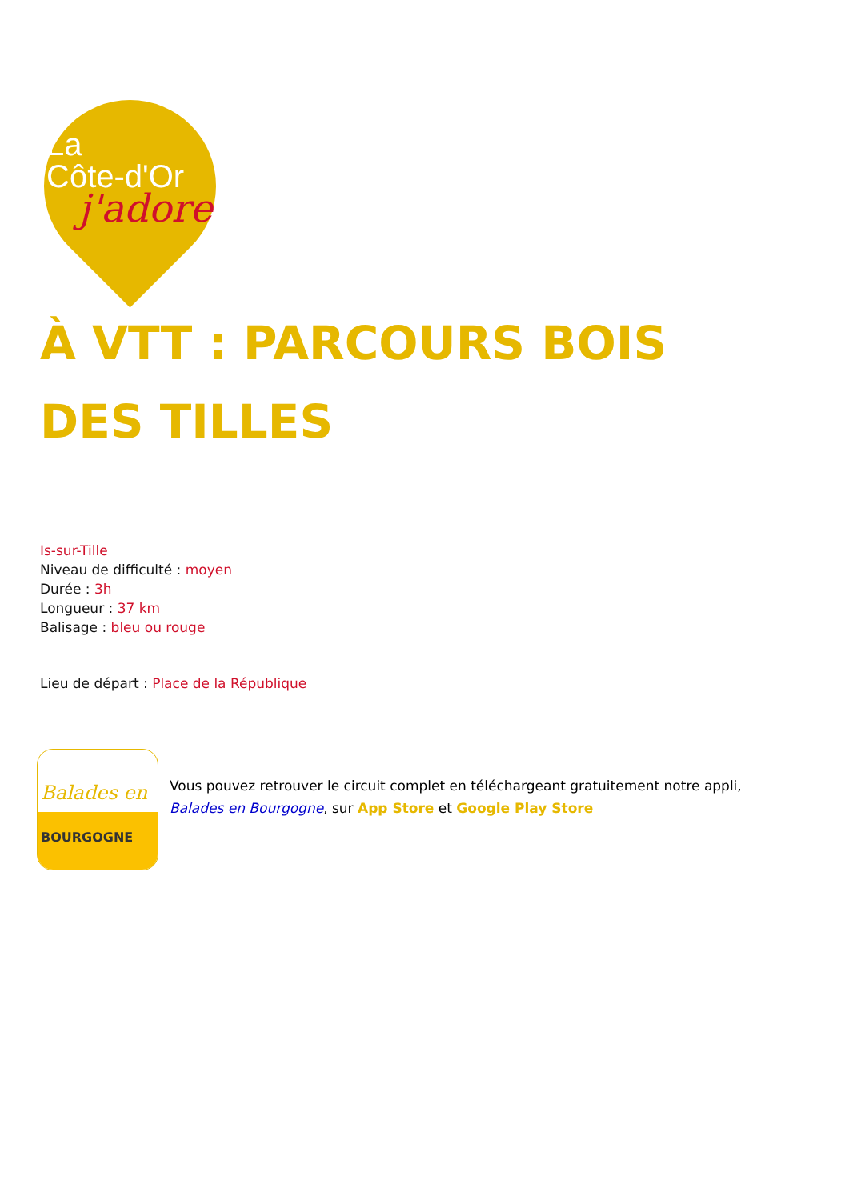La
Côte-d'Or
j'adore
À VTT : PARCOURS BOIS
DES TILLES
Is-sur-Tille
Niveau de difficulté : moyen
Durée : 3h
Longueur : 37 km
Balisage : bleu ou rouge
Lieu de départ : Place de la République
Balades en
BOURGOGNE
Vous pouvez retrouver le circuit complet en téléchargeant gratuitement notre appli,
Balades en Bourgogne, sur App Store et Google Play Store